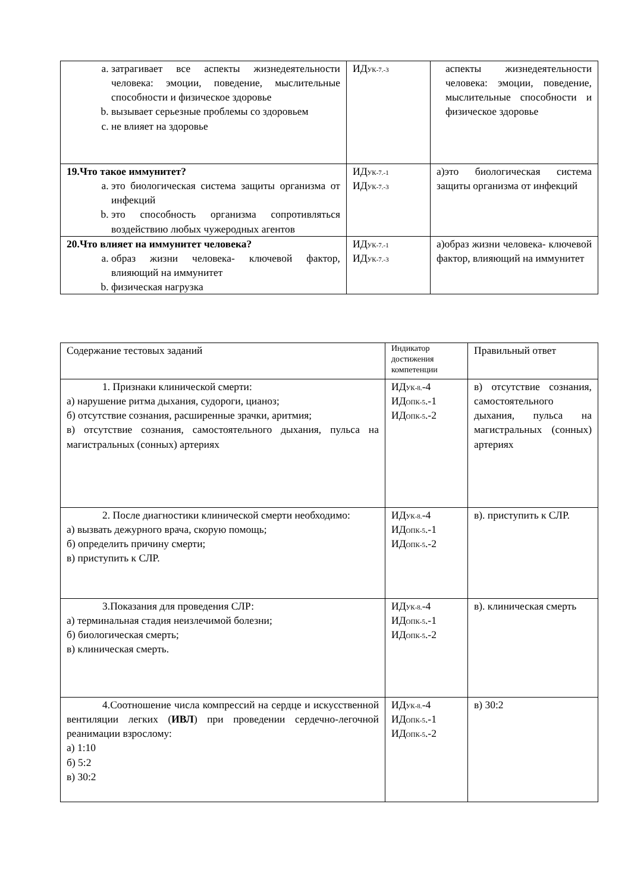| a. затрагивает все аспекты жизнедеятельности человека: эмоции, поведение, мыслительные способности и физическое здоровье b. вызывает серьезные проблемы со здоровьем c. не влияет на здоровье | ИД<sub>УК-7.-3</sub> | аспекты жизнедеятельности человека: эмоции, поведение, мыслительные способности и физическое здоровье |
| 19.Что такое иммунитет? a. это биологическая система защиты организма от инфекций b. это способность организма сопротивляться воздействию любых чужеродных агентов | ИД<sub>УК-7.-1</sub> ИД<sub>УК-7.-3</sub> | а)это биологическая система защиты организма от инфекций |
| 20.Что влияет на иммунитет человека? a. образ жизни человека- ключевой фактор, влияющий на иммунитет b. физическая нагрузка | ИД<sub>УК-7.-1</sub> ИД<sub>УК-7.-3</sub> | а)образ жизни человека- ключевой фактор, влияющий на иммунитет |
| Содержание тестовых заданий | Индикатор достижения компетенции | Правильный ответ |
| 1. Признаки клинической смерти: а) нарушение ритма дыхания, судороги, цианоз; б) отсутствие сознания, расширенные зрачки, аритмия; в) отсутствие сознания, самостоятельного дыхания, пульса на магистральных (сонных) артериях | ИД<sub>УК-8.</sub>-4 ИД<sub>ОПК-5</sub>.-1 ИД<sub>ОПК-5</sub>.-2 | в) отсутствие сознания, самостоятельного дыхания, пульса на магистральных (сонных) артериях |
| 2. После диагностики клинической смерти необходимо: а) вызвать дежурного врача, скорую помощь; б) определить причину смерти; в) приступить к СЛР. | ИД<sub>УК-8.</sub>-4 ИД<sub>ОПК-5</sub>.-1 ИД<sub>ОПК-5</sub>.-2 | в). приступить к СЛР. |
| 3.Показания для проведения СЛР: а) терминальная стадия неизлечимой болезни; б) биологическая смерть; в) клиническая смерть. | ИД<sub>УК-8.</sub>-4 ИД<sub>ОПК-5</sub>.-1 ИД<sub>ОПК-5</sub>.-2 | в). клиническая смерть |
| 4.Соотношение числа компрессий на сердце и искусственной вентиляции легких ( ИВЛ ) при проведении сердечно-легочной реанимации взрослому: а) 1:10 б) 5:2 в) 30:2 | ИД<sub>УК-8.</sub>-4 ИД<sub>ОПК-5</sub>.-1 ИД<sub>ОПК-5</sub>.-2 | в) 30:2 |